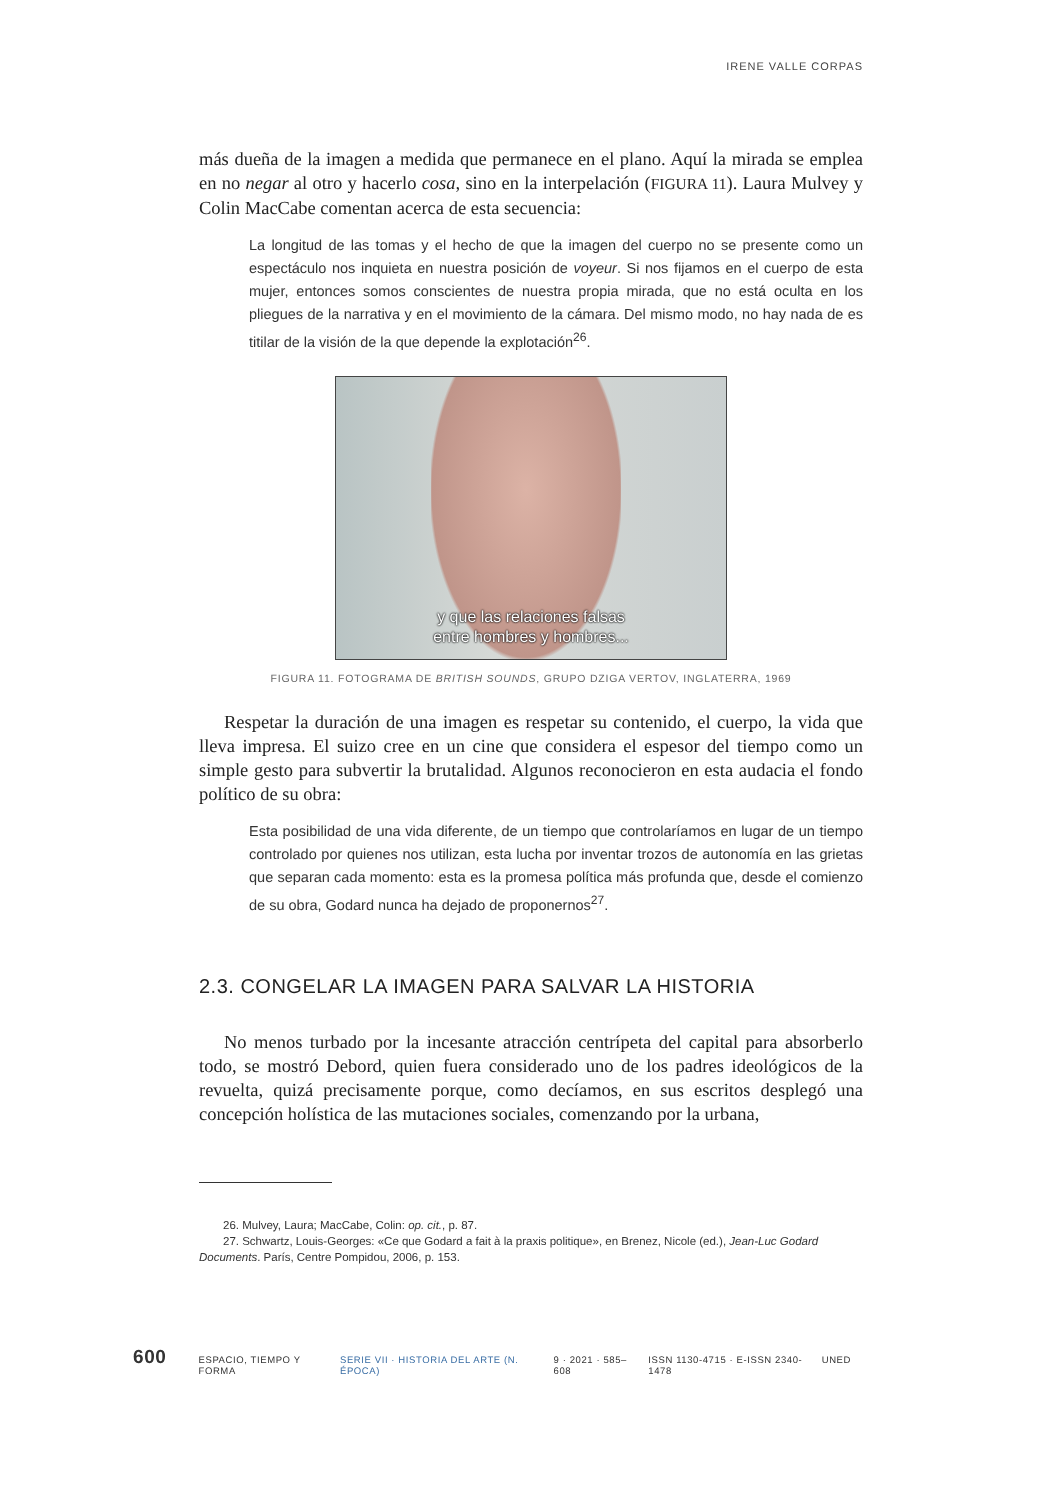IRENE VALLE CORPAS
más dueña de la imagen a medida que permanece en el plano. Aquí la mirada se emplea en no negar al otro y hacerlo cosa, sino en la interpelación (FIGURA 11). Laura Mulvey y Colin MacCabe comentan acerca de esta secuencia:
La longitud de las tomas y el hecho de que la imagen del cuerpo no se presente como un espectáculo nos inquieta en nuestra posición de voyeur. Si nos fijamos en el cuerpo de esta mujer, entonces somos conscientes de nuestra propia mirada, que no está oculta en los pliegues de la narrativa y en el movimiento de la cámara. Del mismo modo, no hay nada de es titilar de la visión de la que depende la explotación<sup>26</sup>.
y que las relaciones falsas
entre hombres y hombres...
FIGURA 11. FOTOGRAMA DE BRITISH SOUNDS, GRUPO DZIGA VERTOV, INGLATERRA, 1969
Respetar la duración de una imagen es respetar su contenido, el cuerpo, la vida que lleva impresa. El suizo cree en un cine que considera el espesor del tiempo como un simple gesto para subvertir la brutalidad. Algunos reconocieron en esta audacia el fondo político de su obra:
Esta posibilidad de una vida diferente, de un tiempo que controlaríamos en lugar de un tiempo controlado por quienes nos utilizan, esta lucha por inventar trozos de autonomía en las grietas que separan cada momento: esta es la promesa política más profunda que, desde el comienzo de su obra, Godard nunca ha dejado de proponernos<sup>27</sup>.
2.3. CONGELAR LA IMAGEN PARA SALVAR LA HISTORIA
No menos turbado por la incesante atracción centrípeta del capital para absorberlo todo, se mostró Debord, quien fuera considerado uno de los padres ideológicos de la revuelta, quizá precisamente porque, como decíamos, en sus escritos desplegó una concepción holística de las mutaciones sociales, comenzando por la urbana,
26. Mulvey, Laura; MacCabe, Colin: op. cit., p. 87.
27. Schwartz, Louis-Georges: «Ce que Godard a fait à la praxis politique», en Brenez, Nicole (ed.), Jean-Luc Godard Documents. París, Centre Pompidou, 2006, p. 153.
600 ESPACIO, TIEMPO Y FORMA SERIE VII · HISTORIA DEL ARTE (N. ÉPOCA) 9 · 2021 · 585–608 ISSN 1130-4715 · E-ISSN 2340-1478 UNED